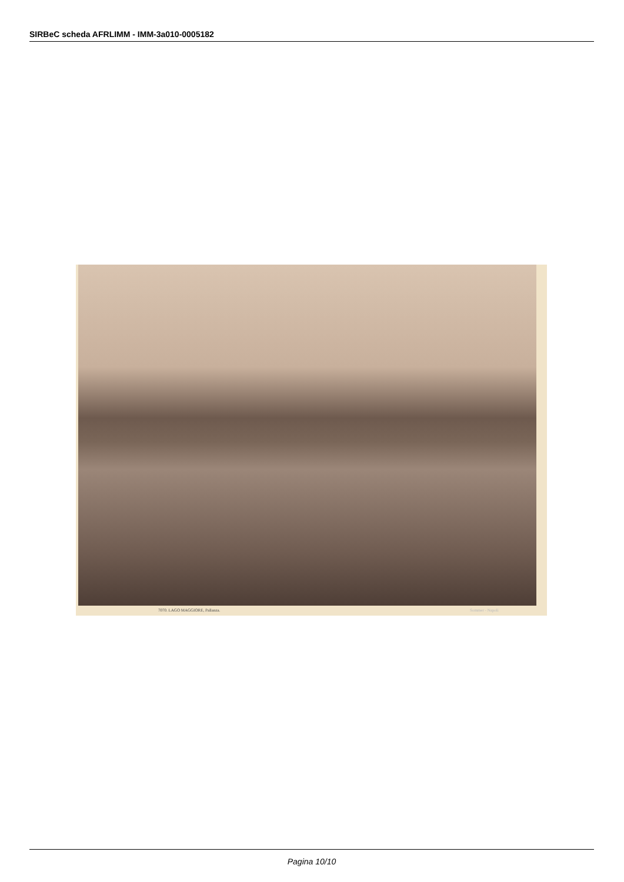SIRBeC scheda AFRLIMM - IMM-3a010-0005182
7070. LAGO MAGGIORE, Pallanza. Sommer - Napoli
Pagina 10/10